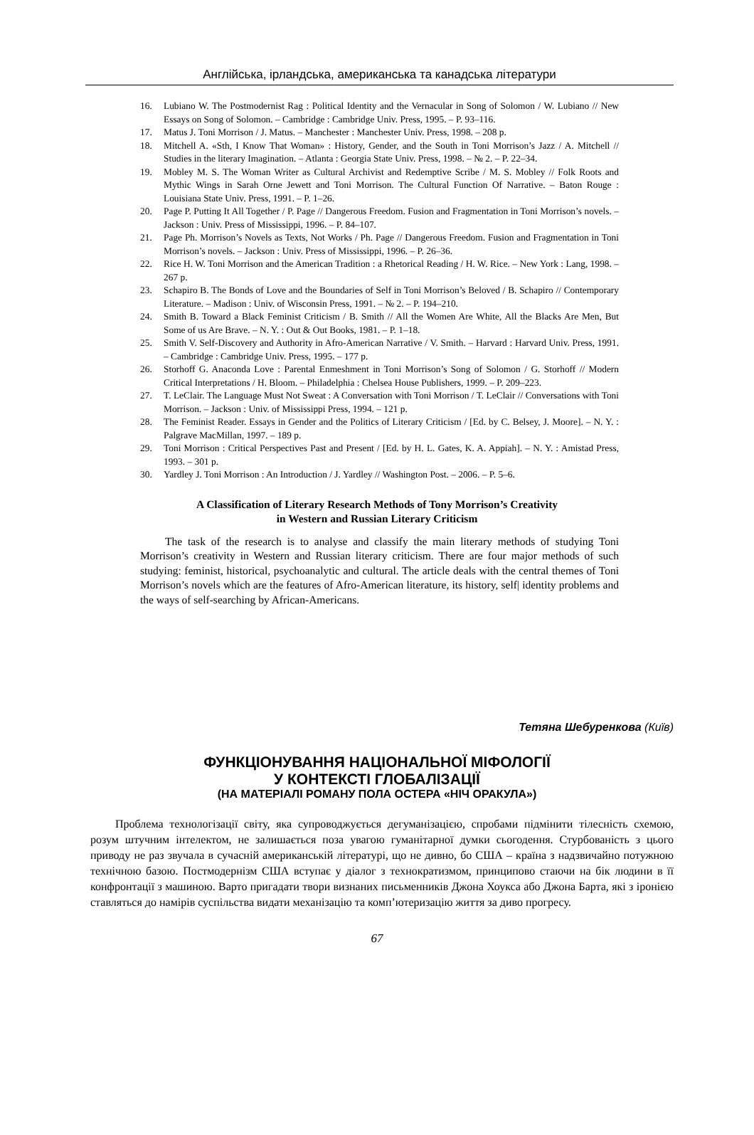Англійська, ірландська, американська та канадська літератури
16. Lubiano W. The Postmodernist Rag : Political Identity and the Vernacular in Song of Solomon / W. Lubiano // New Essays on Song of Solomon. – Cambridge : Cambridge Univ. Press, 1995. – P. 93–116.
17. Matus J. Toni Morrison / J. Matus. – Manchester : Manchester Univ. Press, 1998. – 208 p.
18. Mitchell A. «Sth, I Know That Woman» : History, Gender, and the South in Toni Morrison’s Jazz / A. Mitchell // Studies in the literary Imagination. – Atlanta : Georgia State Univ. Press, 1998. – № 2. – P. 22–34.
19. Mobley M. S. The Woman Writer as Cultural Archivist and Redemptive Scribe / M. S. Mobley // Folk Roots and Mythic Wings in Sarah Orne Jewett and Toni Morrison. The Cultural Function Of Narrative. – Baton Rouge : Louisiana State Univ. Press, 1991. – P. 1–26.
20. Page P. Putting It All Together / P. Page // Dangerous Freedom. Fusion and Fragmentation in Toni Morrison’s novels. – Jackson : Univ. Press of Mississippi, 1996. – P. 84–107.
21. Page Ph. Morrison’s Novels as Texts, Not Works / Ph. Page // Dangerous Freedom. Fusion and Fragmentation in Toni Morrison’s novels. – Jackson : Univ. Press of Mississippi, 1996. – P. 26–36.
22. Rice H. W. Toni Morrison and the American Tradition : a Rhetorical Reading / H. W. Rice. – New York : Lang, 1998. – 267 p.
23. Schapiro B. The Bonds of Love and the Boundaries of Self in Toni Morrison’s Beloved / B. Schapiro // Contemporary Literature. – Madison : Univ. of Wisconsin Press, 1991. – № 2. – P. 194–210.
24. Smith B. Toward a Black Feminist Criticism / B. Smith // All the Women Are White, All the Blacks Are Men, But Some of us Are Brave. – N. Y. : Out & Out Books, 1981. – P. 1–18.
25. Smith V. Self-Discovery and Authority in Afro-American Narrative / V. Smith. – Harvard : Harvard Univ. Press, 1991. – Cambridge : Cambridge Univ. Press, 1995. – 177 p.
26. Storhoff G. Anaconda Love : Parental Enmeshment in Toni Morrison’s Song of Solomon / G. Storhoff // Modern Critical Interpretations / H. Bloom. – Philadelphia : Chelsea House Publishers, 1999. – P. 209–223.
27. T. LeClair. The Language Must Not Sweat : A Conversation with Toni Morrison / T. LeClair // Conversations with Toni Morrison. – Jackson : Univ. of Mississippi Press, 1994. – 121 p.
28. The Feminist Reader. Essays in Gender and the Politics of Literary Criticism / [Ed. by C. Belsey, J. Moore]. – N. Y. : Palgrave MacMillan, 1997. – 189 p.
29. Toni Morrison : Critical Perspectives Past and Present / [Ed. by H. L. Gates, K. A. Appiah]. – N. Y. : Amistad Press, 1993. – 301 p.
30. Yardley J. Toni Morrison : An Introduction / J. Yardley // Washington Post. – 2006. – P. 5–6.
A Classification of Literary Research Methods of Tony Morrison’s Creativity
in Western and Russian Literary Criticism
The task of the research is to analyse and classify the main literary methods of studying Toni Morrison’s creativity in Western and Russian literary criticism. There are four major methods of such studying: feminist, historical, psychoanalytic and cultural. The article deals with the central themes of Toni Morrison’s novels which are the features of Afro-American literature, its history, self| identity problems and the ways of self-searching by African-Americans.
Тетяна Шебуренкова (Київ)
ФУНКЦІОНУВАННЯ НАЦІОНАЛЬНОЇ МІФОЛОГІЇ
У КОНТЕКСТІ ГЛОБАЛІЗАЦІЇ
(НА МАТЕРІАЛІ РОМАНУ ПОЛА ОСТЕРА «НІЧ ОРАКУЛА»)
Проблема технологізації світу, яка супроводжується дегуманізацією, спробами підмінити тілесність схемою, розум штучним інтелектом, не залишається поза увагою гуманітарної думки сьогодення. Стурбованість з цього приводу не раз звучала в сучасній американській літературі, що не дивно, бо США – країна з надзвичайно потужною технічною базою. Постмодернізм США вступає у діалог з технократизмом, принципово стаючи на бік людини в її конфронтації з машиною. Варто пригадати твори визнаних письменників Джона Хоукса або Джона Барта, які з іронією ставляться до намірів суспільства видати механізацію та комп’ютеризацію життя за диво прогресу.
67